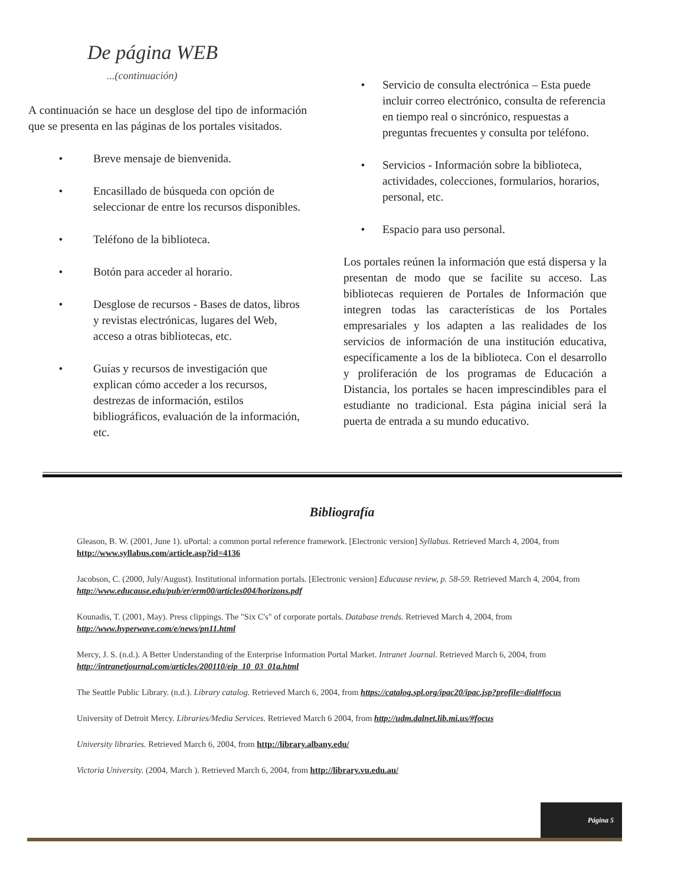De página WEB
...(continuación)
A continuación se hace un desglose del tipo de información que se presenta en las páginas de los portales visitados.
• Breve mensaje de bienvenida.
• Encasillado de búsqueda con opción de seleccionar de entre los recursos disponibles.
• Teléfono de la biblioteca.
• Botón para acceder al horario.
• Desglose de recursos - Bases de datos, libros y revistas electrónicas, lugares del Web, acceso a otras bibliotecas, etc.
• Guías y recursos de investigación que explican cómo acceder a los recursos, destrezas de información, estilos bibliográficos, evaluación de la información, etc.
• Servicio de consulta electrónica – Esta puede incluir correo electrónico, consulta de referencia en tiempo real o sincrónico, respuestas a preguntas frecuentes y consulta por teléfono.
• Servicios - Información sobre la biblioteca, actividades, colecciones, formularios, horarios, personal, etc.
• Espacio para uso personal.
Los portales reúnen la información que está dispersa y la presentan de modo que se facilite su acceso. Las bibliotecas requieren de Portales de Información que integren todas las características de los Portales empresariales y los adapten a las realidades de los servicios de información de una institución educativa, específicamente a los de la biblioteca. Con el desarrollo y proliferación de los programas de Educación a Distancia, los portales se hacen imprescindibles para el estudiante no tradicional. Esta página inicial será la puerta de entrada a su mundo educativo.
Bibliografía
Gleason, B. W. (2001, June 1). uPortal: a common portal reference framework. [Electronic version] Syllabus. Retrieved March 4, 2004, from http://www.syllabus.com/article.asp?id=4136
Jacobson, C. (2000, July/August). Institutional information portals. [Electronic version] Educause review, p. 58-59. Retrieved March 4, 2004, from http://www.educause.edu/pub/er/erm00/articles004/horizons.pdf
Kounadis, T. (2001, May). Press clippings. The "Six C's" of corporate portals. Database trends. Retrieved March 4, 2004, from http://www.hyperwave.com/e/news/pn11.html
Mercy, J. S. (n.d.). A Better Understanding of the Enterprise Information Portal Market. Intranet Journal. Retrieved March 6, 2004, from http://intranetjournal.com/articles/200110/eip_10_03_01a.html
The Seattle Public Library. (n.d.). Library catalog. Retrieved March 6, 2004, from https://catalog.spl.org/ipac20/ipac.jsp?profile=dial#focus
University of Detroit Mercy. Libraries/Media Services. Retrieved March 6 2004, from http://udm.dalnet.lib.mi.us/#focus
University libraries. Retrieved March 6, 2004, from http://library.albany.edu/
Victoria University. (2004, March ). Retrieved March 6, 2004, from http://library.vu.edu.au/
Página 5